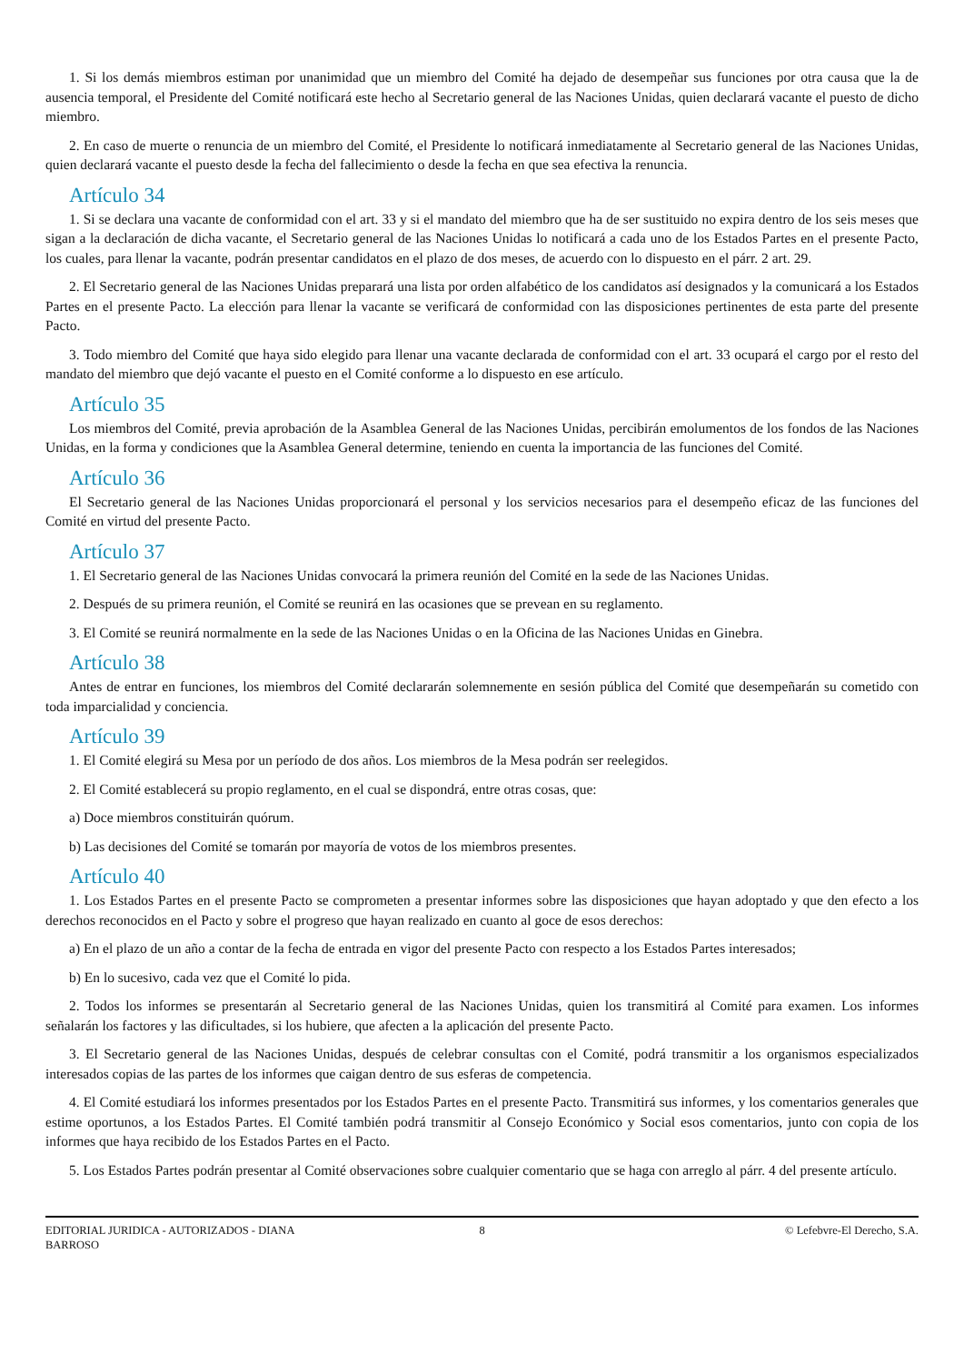1. Si los demás miembros estiman por unanimidad que un miembro del Comité ha dejado de desempeñar sus funciones por otra causa que la de ausencia temporal, el Presidente del Comité notificará este hecho al Secretario general de las Naciones Unidas, quien declarará vacante el puesto de dicho miembro.
2. En caso de muerte o renuncia de un miembro del Comité, el Presidente lo notificará inmediatamente al Secretario general de las Naciones Unidas, quien declarará vacante el puesto desde la fecha del fallecimiento o desde la fecha en que sea efectiva la renuncia.
Artículo 34
1. Si se declara una vacante de conformidad con el art. 33 y si el mandato del miembro que ha de ser sustituido no expira dentro de los seis meses que sigan a la declaración de dicha vacante, el Secretario general de las Naciones Unidas lo notificará a cada uno de los Estados Partes en el presente Pacto, los cuales, para llenar la vacante, podrán presentar candidatos en el plazo de dos meses, de acuerdo con lo dispuesto en el párr. 2 art. 29.
2. El Secretario general de las Naciones Unidas preparará una lista por orden alfabético de los candidatos así designados y la comunicará a los Estados Partes en el presente Pacto. La elección para llenar la vacante se verificará de conformidad con las disposiciones pertinentes de esta parte del presente Pacto.
3. Todo miembro del Comité que haya sido elegido para llenar una vacante declarada de conformidad con el art. 33 ocupará el cargo por el resto del mandato del miembro que dejó vacante el puesto en el Comité conforme a lo dispuesto en ese artículo.
Artículo 35
Los miembros del Comité, previa aprobación de la Asamblea General de las Naciones Unidas, percibirán emolumentos de los fondos de las Naciones Unidas, en la forma y condiciones que la Asamblea General determine, teniendo en cuenta la importancia de las funciones del Comité.
Artículo 36
El Secretario general de las Naciones Unidas proporcionará el personal y los servicios necesarios para el desempeño eficaz de las funciones del Comité en virtud del presente Pacto.
Artículo 37
1. El Secretario general de las Naciones Unidas convocará la primera reunión del Comité en la sede de las Naciones Unidas.
2. Después de su primera reunión, el Comité se reunirá en las ocasiones que se prevean en su reglamento.
3. El Comité se reunirá normalmente en la sede de las Naciones Unidas o en la Oficina de las Naciones Unidas en Ginebra.
Artículo 38
Antes de entrar en funciones, los miembros del Comité declararán solemnemente en sesión pública del Comité que desempeñarán su cometido con toda imparcialidad y conciencia.
Artículo 39
1. El Comité elegirá su Mesa por un período de dos años. Los miembros de la Mesa podrán ser reelegidos.
2. El Comité establecerá su propio reglamento, en el cual se dispondrá, entre otras cosas, que:
a) Doce miembros constituirán quórum.
b) Las decisiones del Comité se tomarán por mayoría de votos de los miembros presentes.
Artículo 40
1. Los Estados Partes en el presente Pacto se comprometen a presentar informes sobre las disposiciones que hayan adoptado y que den efecto a los derechos reconocidos en el Pacto y sobre el progreso que hayan realizado en cuanto al goce de esos derechos:
a) En el plazo de un año a contar de la fecha de entrada en vigor del presente Pacto con respecto a los Estados Partes interesados;
b) En lo sucesivo, cada vez que el Comité lo pida.
2. Todos los informes se presentarán al Secretario general de las Naciones Unidas, quien los transmitirá al Comité para examen. Los informes señalarán los factores y las dificultades, si los hubiere, que afecten a la aplicación del presente Pacto.
3. El Secretario general de las Naciones Unidas, después de celebrar consultas con el Comité, podrá transmitir a los organismos especializados interesados copias de las partes de los informes que caigan dentro de sus esferas de competencia.
4. El Comité estudiará los informes presentados por los Estados Partes en el presente Pacto. Transmitirá sus informes, y los comentarios generales que estime oportunos, a los Estados Partes. El Comité también podrá transmitir al Consejo Económico y Social esos comentarios, junto con copia de los informes que haya recibido de los Estados Partes en el Pacto.
5. Los Estados Partes podrán presentar al Comité observaciones sobre cualquier comentario que se haga con arreglo al párr. 4 del presente artículo.
EDITORIAL JURIDICA - AUTORIZADOS - DIANA BARROSO
8 © Lefebvre-El Derecho, S.A.